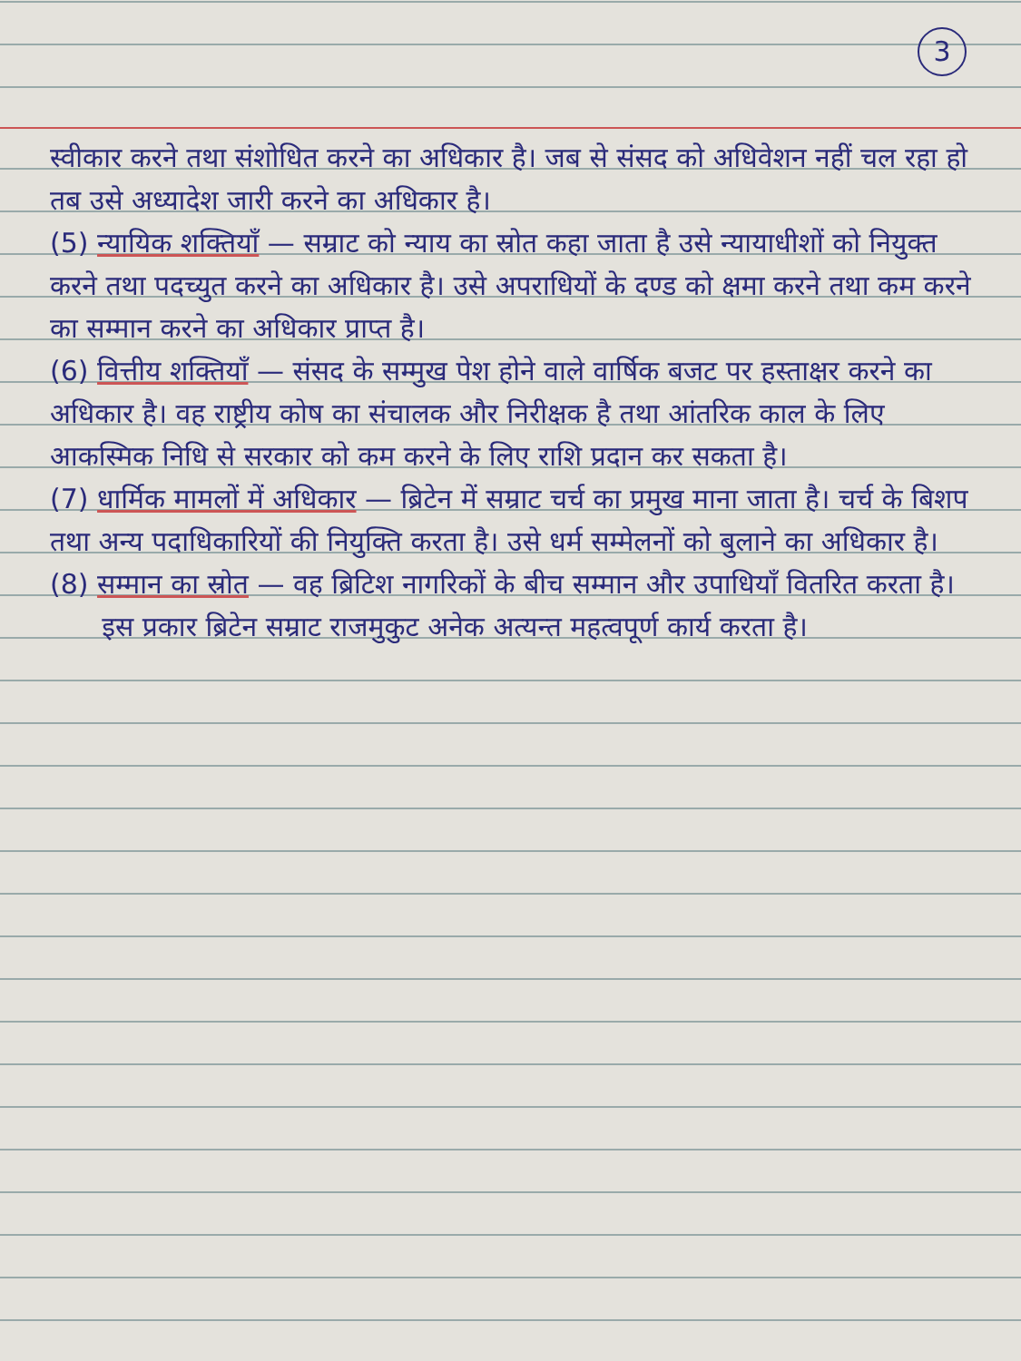3
स्वीकार करने तथा संशोधित करने का अधिकार है। जब से संसद को अधिवेशन नहीं चल रहा हो तब उसे अध्यादेश जारी करने का अधिकार है।
(5) न्यायिक शक्तियाँ — सम्राट को न्याय का स्रोत कहा जाता है उसे न्यायाधीशों को नियुक्त करने तथा पदच्युत करने का अधिकार है। उसे अपराधियों के दण्ड को क्षमा करने तथा कम करने का सम्मान करने का अधिकार प्राप्त है।
(6) वित्तीय शक्तियाँ — संसद के सम्मुख पेश होने वाले वार्षिक बजट पर हस्ताक्षर करने का अधिकार है। वह राष्ट्रीय कोष का संचालक और निरीक्षक है तथा आंतरिक काल के लिए आकस्मिक निधि से सरकार को कम करने के लिए राशि प्रदान कर सकता है।
(7) धार्मिक मामलों में अधिकार — ब्रिटेन में सम्राट चर्च का प्रमुख माना जाता है। चर्च के बिशप तथा अन्य पदाधिकारियों की नियुक्ति करता है। उसे धर्म सम्मेलनों को बुलाने का अधिकार है।
(8) सम्मान का स्रोत — वह ब्रिटिश नागरिकों के बीच सम्मान और उपाधियाँ वितरित करता है।
इस प्रकार ब्रिटेन सम्राट राजमुकुट अनेक अत्यन्त महत्वपूर्ण कार्य करता है।